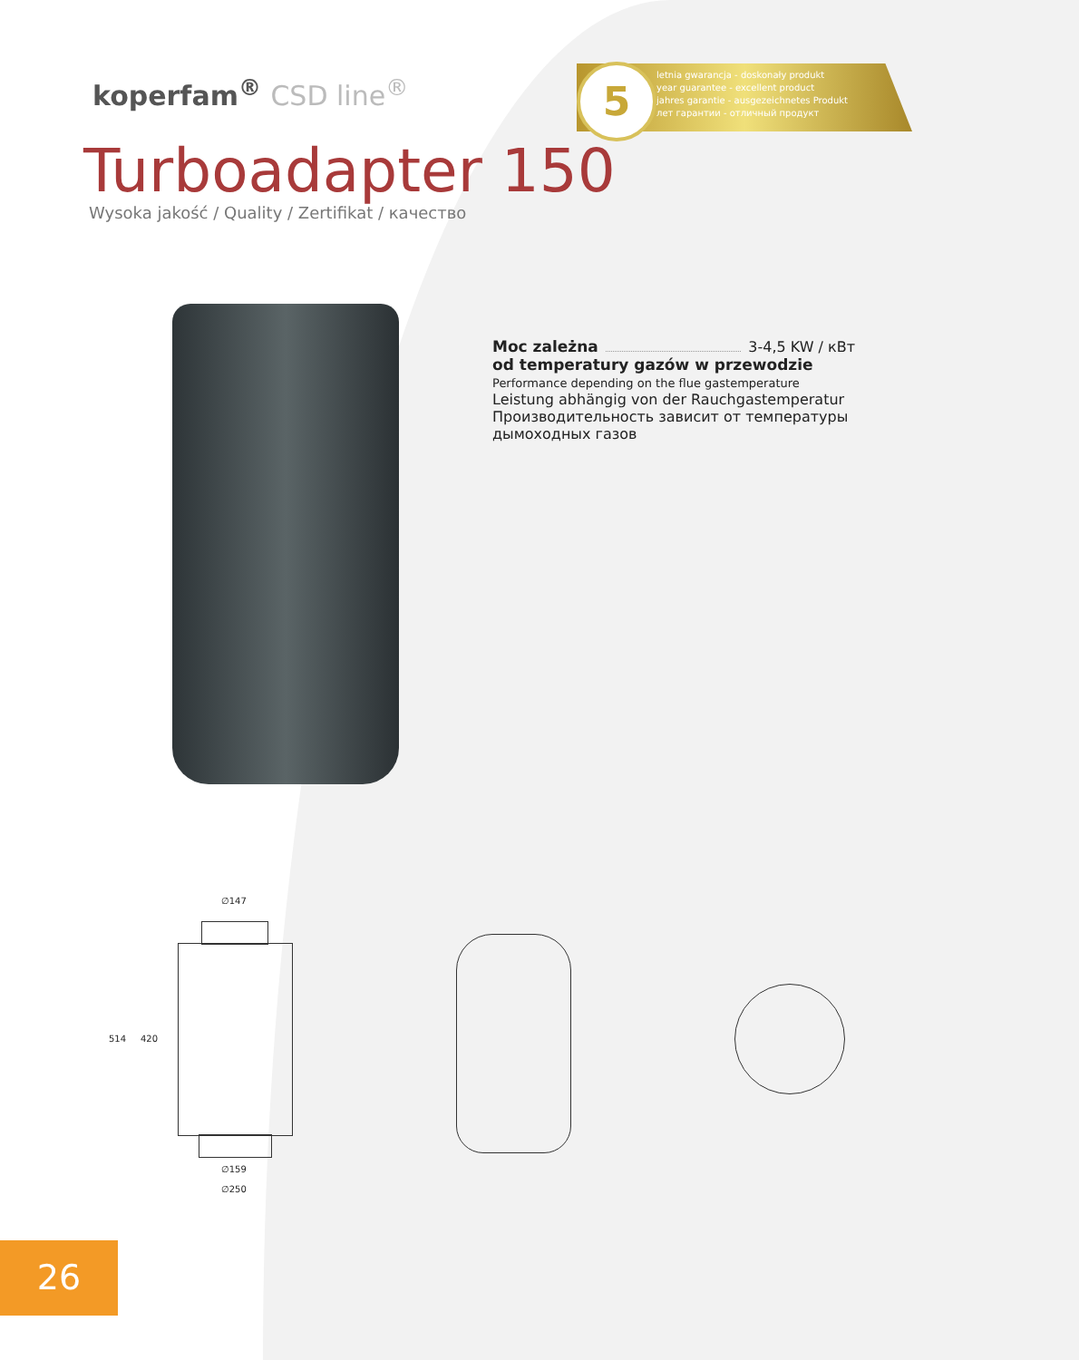koperfam<sup>®</sup> CSD line<sup>®</sup>
letnia gwarancja - doskonały produkt
year guarantee - excellent product
jahres garantie - ausgezeichnetes Produkt
лет гарантии - отличный продукт
5
Turboadapter 150
Wysoka jakość / Quality / Zertifikat / качество
Moc zależna 3-4,5 KW / кВт
od temperatury gazów w przewodzie
Performance depending on the flue gastemperature
Leistung abhängig von der Rauchgastemperatur
Производительность зависит от температуры дымоходных газов
∅147
514 420
∅159
∅250
26